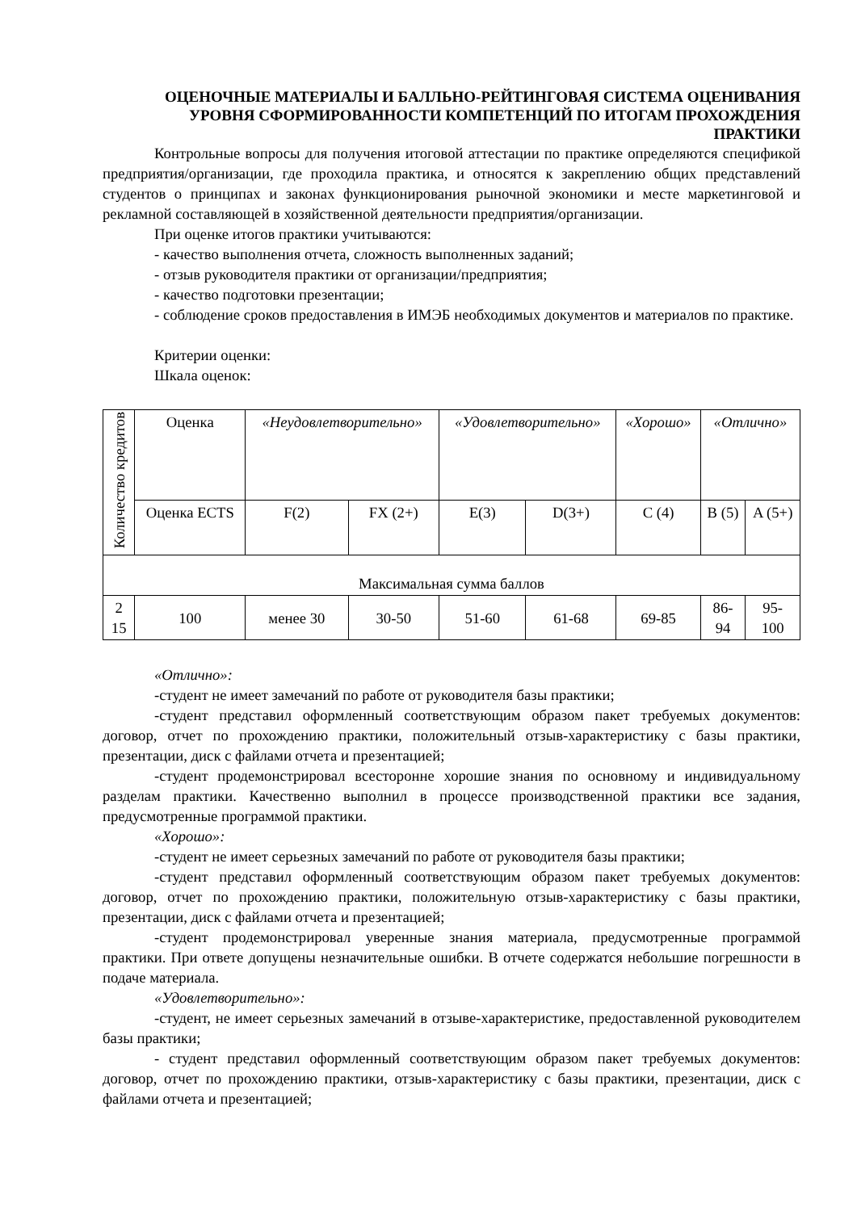ОЦЕНОЧНЫЕ МАТЕРИАЛЫ И БАЛЛЬНО-РЕЙТИНГОВАЯ СИСТЕМА ОЦЕНИВАНИЯ УРОВНЯ СФОРМИРОВАННОСТИ КОМПЕТЕНЦИЙ ПО ИТОГАМ ПРОХОЖДЕНИЯ ПРАКТИКИ
Контрольные вопросы для получения итоговой аттестации по практике определяются спецификой предприятия/организации, где проходила практика, и относятся к закреплению общих представлений студентов о принципах и законах функционирования рыночной экономики и месте маркетинговой и рекламной составляющей в хозяйственной деятельности предприятия/организации.
При оценке итогов практики учитываются:
- качество выполнения отчета, сложность выполненных заданий;
- отзыв руководителя практики от организации/предприятия;
- качество подготовки презентации;
- соблюдение сроков предоставления в ИМЭБ необходимых документов и материалов по практике.
Критерии оценки:
Шкала оценок:
| Количество кредитов | Оценка | «Неудовлетворительно» | | «Удовлетворительно» | | «Хорошо» | «Отлично» | |
| | Оценка ECTS | F(2) | FX (2+) | E(3) | D(3+) | C (4) | B (5) | A (5+) |
| Максимальная сумма баллов | | | | | | | | |
| 2 15 | 100 | менее 30 | 30-50 | 51-60 | 61-68 | 69-85 | 86- 94 | 95- 100 |
«Отлично»:
-студент не имеет замечаний по работе от руководителя базы практики;
-студент представил оформленный соответствующим образом пакет требуемых документов: договор, отчет по прохождению практики, положительный отзыв-характеристику с базы практики, презентации, диск с файлами отчета и презентацией;
-студент продемонстрировал всесторонне хорошие знания по основному и индивидуальному разделам практики. Качественно выполнил в процессе производственной практики все задания, предусмотренные программой практики.
«Хорошо»:
-студент не имеет серьезных замечаний по работе от руководителя базы практики;
-студент представил оформленный соответствующим образом пакет требуемых документов: договор, отчет по прохождению практики, положительную отзыв-характеристику с базы практики, презентации, диск с файлами отчета и презентацией;
-студент продемонстрировал уверенные знания материала, предусмотренные программой практики. При ответе допущены незначительные ошибки. В отчете содержатся небольшие погрешности в подаче материала.
«Удовлетворительно»:
-студент, не имеет серьезных замечаний в отзыве-характеристике, предоставленной руководителем базы практики;
- студент представил оформленный соответствующим образом пакет требуемых документов: договор, отчет по прохождению практики, отзыв-характеристику с базы практики, презентации, диск с файлами отчета и презентацией;